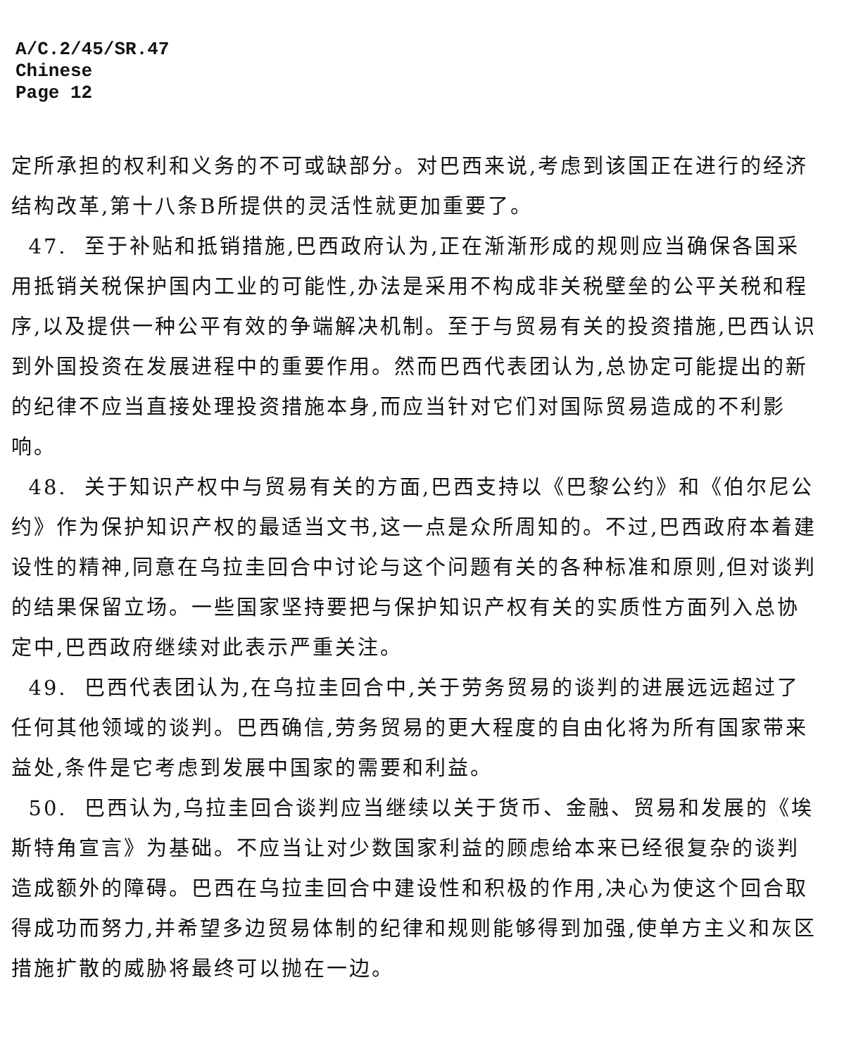A/C.2/45/SR.47
Chinese
Page 12
定所承担的权利和义务的不可或缺部分。对巴西来说,考虑到该国正在进行的经济结构改革,第十八条B所提供的灵活性就更加重要了。
47. 至于补贴和抵销措施,巴西政府认为,正在渐渐形成的规则应当确保各国采用抵销关税保护国内工业的可能性,办法是采用不构成非关税壁垒的公平关税和程序,以及提供一种公平有效的争端解决机制。至于与贸易有关的投资措施,巴西认识到外国投资在发展进程中的重要作用。然而巴西代表团认为,总协定可能提出的新的纪律不应当直接处理投资措施本身,而应当针对它们对国际贸易造成的不利影响。
48. 关于知识产权中与贸易有关的方面,巴西支持以《巴黎公约》和《伯尔尼公约》作为保护知识产权的最适当文书,这一点是众所周知的。不过,巴西政府本着建设性的精神,同意在乌拉圭回合中讨论与这个问题有关的各种标准和原则,但对谈判的结果保留立场。一些国家坚持要把与保护知识产权有关的实质性方面列入总协定中,巴西政府继续对此表示严重关注。
49. 巴西代表团认为,在乌拉圭回合中,关于劳务贸易的谈判的进展远远超过了任何其他领域的谈判。巴西确信,劳务贸易的更大程度的自由化将为所有国家带来益处,条件是它考虑到发展中国家的需要和利益。
50. 巴西认为,乌拉圭回合谈判应当继续以关于货币、金融、贸易和发展的《埃斯特角宣言》为基础。不应当让对少数国家利益的顾虑给本来已经很复杂的谈判造成额外的障碍。巴西在乌拉圭回合中建设性和积极的作用,决心为使这个回合取得成功而努力,并希望多边贸易体制的纪律和规则能够得到加强,使单方主义和灰区措施扩散的威胁将最终可以抛在一边。